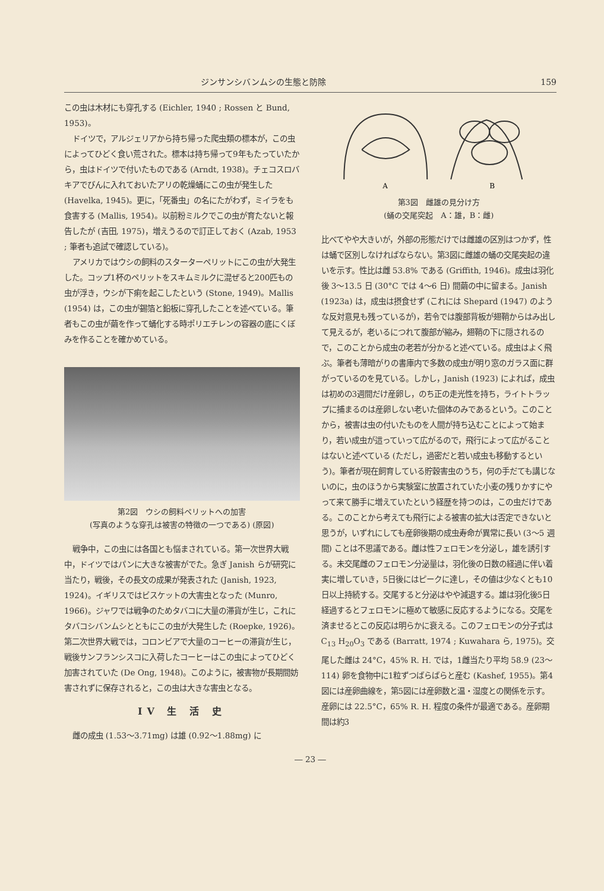ジンサンシバンムシの生態と防除 159
この虫は木材にも穿孔する (Eichler, 1940 ; Rossen と Bund, 1953)。
ドイツで，アルジェリアから持ち帰った爬虫類の標本が，この虫によってひどく食い荒された。標本は持ち帰って9年もたっていたから，虫はドイツで付いたものである (Arndt, 1938)。チェコスロバキアでびんに入れておいたアリの乾燥蛹にこの虫が発生した (Havelka, 1945)。更に，「死番虫」の名にたがわず，ミイラをも食害する (Mallis, 1954)。以前粉ミルクでこの虫が育たないと報告したが (吉田, 1975)，増えうるので訂正しておく (Azab, 1953 ; 筆者も追試で確認している)。
アメリカではウシの飼料のスターターペリットにこの虫が大発生した。コップ1杯のペリットをスキムミルクに混ぜると200匹もの虫が浮き，ウシが下痢を起こしたという (Stone, 1949)。Mallis (1954) は，この虫が錫箔と鉛板に穿孔したことを述べている。筆者もこの虫が繭を作って蛹化する時ポリエチレンの容器の底にくぼみを作ることを確かめている。
第2図　ウシの飼料ペリットへの加害
(写真のような穿孔は被害の特徴の一つである) (原図)
戦争中，この虫には各国とも悩まされている。第一次世界大戦中，ドイツではパンに大きな被害がでた。急ぎ Janish らが研究に当たり，戦後，その長文の成果が発表された (Janish, 1923, 1924)。イギリスではビスケットの大害虫となった (Munro, 1966)。ジャワでは戦争のためタバコに大量の滞貨が生じ，これにタバコシバンムシとともにこの虫が大発生した (Roepke, 1926)。第二次世界大戦では，コロンビアで大量のコーヒーの滞貨が生じ，戦後サンフランシスコに入荷したコーヒーはこの虫によってひどく加害されていた (De Ong, 1948)。このように，被害物が長期間妨害されずに保存されると，この虫は大きな害虫となる。
IV 生 活 史
雌の成虫 (1.53～3.71mg) は雄 (0.92～1.88mg) に
A
B
第3図　雌雄の見分け方
(蛹の交尾突起　A：雄，B：雌)
比べてやや大きいが，外部の形態だけでは雌雄の区別はつかず，性は蛹で区別しなければならない。第3図に雌雄の蛹の交尾突起の違いを示す。性比は雌 53.8% である (Griffith, 1946)。成虫は羽化後 3～13.5 日 (30°C では 4～6 日) 間繭の中に留まる。Janish (1923a) は，成虫は摂食せず (これには Shepard (1947) のような反対意見も残っているが)，若令では腹部背板が翅鞘からはみ出して見えるが，老いるにつれて腹部が縮み，翅鞘の下に隠されるので，このことから成虫の老若が分かると述べている。成虫はよく飛ぶ。筆者も薄暗がりの書庫内で多数の成虫が明り窓のガラス面に群がっているのを見ている。しかし，Janish (1923) によれば，成虫は初めの3週間だけ産卵し，のち正の走光性を持ち，ライトトラップに捕まるのは産卵しない老いた個体のみであるという。このことから，被害は虫の付いたものを人間が持ち込むことによって始まり，若い成虫が這っていって広がるので，飛行によって広がることはないと述べている (ただし，過密だと若い成虫も移動するという)。筆者が現在飼育している貯穀害虫のうち，何の手だても講じないのに，虫のほうから実験室に放置されていた小麦の残りかすにやって来て勝手に増えていたという経歴を持つのは，この虫だけである。このことから考えても飛行による被害の拡大は否定できないと思うが，いずれにしても産卵後期の成虫寿命が異常に長い (3～5 週間) ことは不思議である。雌は性フェロモンを分泌し，雄を誘引する。未交尾雌のフェロモン分泌量は，羽化後の日数の経過に伴い着実に増していき，5日後にはピークに達し，その値は少なくとも10日以上持続する。交尾すると分泌はやや減退する。雄は羽化後5日経過するとフェロモンに極めて敏感に反応するようになる。交尾を済ませるとこの反応は明らかに衰える。このフェロモンの分子式は C<sub>13</sub> H<sub>20</sub>O<sub>3</sub> である (Barratt, 1974 ; Kuwahara ら, 1975)。交尾した雌は 24°C，45% R. H. では，1雌当たり平均 58.9 (23～114) 卵を食物中に1粒ずつばらばらと産む (Kashef, 1955)。第4図には産卵曲線を，第5図には産卵数と温・湿度との関係を示す。産卵には 22.5°C，65% R. H. 程度の条件が最適である。産卵期間は約3
― 23 ―